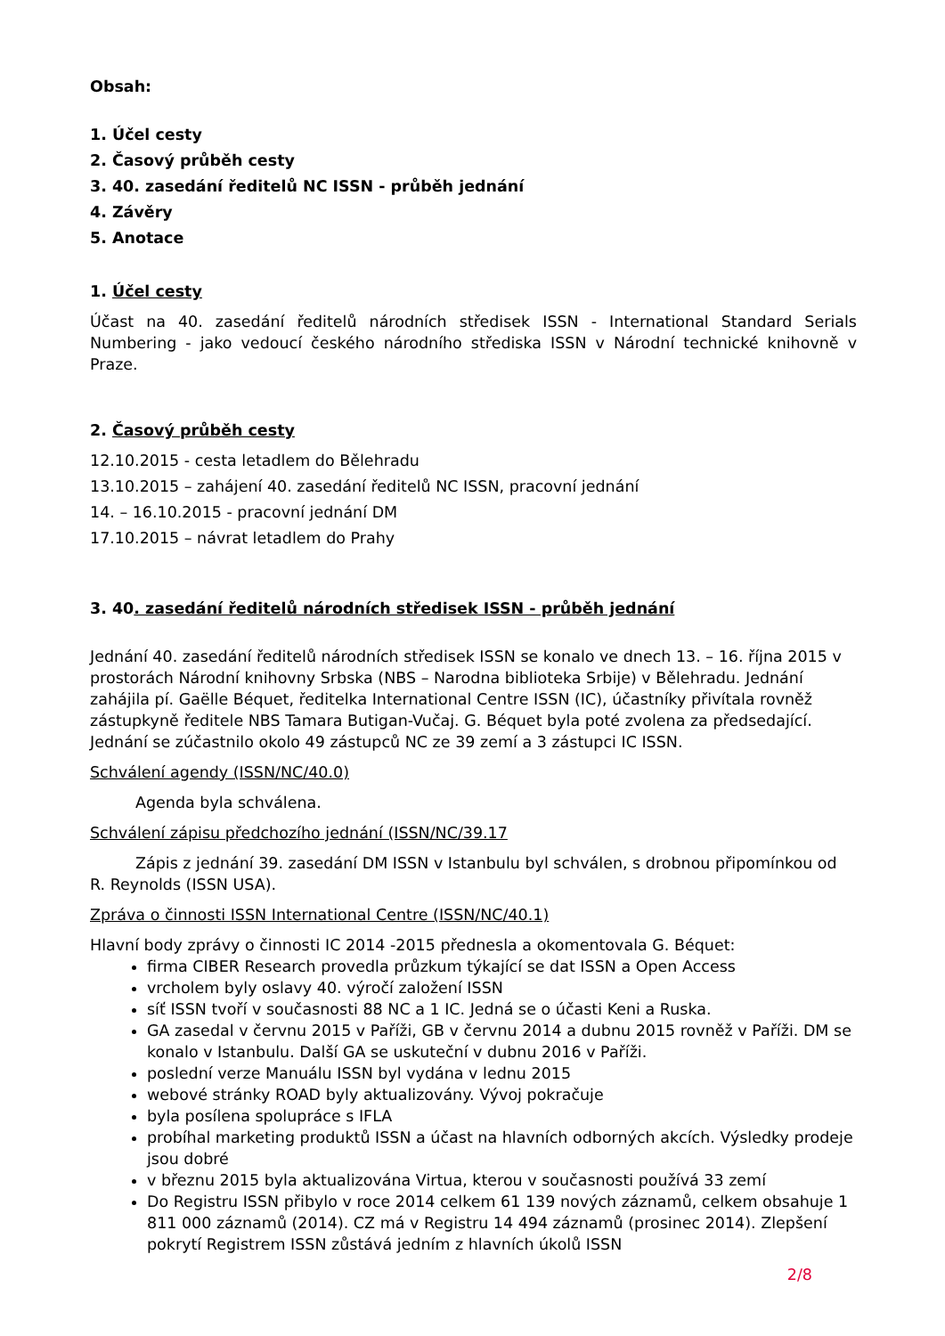Obsah:
1. Účel cesty
2. Časový průběh cesty
3. 40. zasedání ředitelů NC ISSN - průběh jednání
4. Závěry
5. Anotace
1. Účel cesty
Účast na 40. zasedání ředitelů národních středisek ISSN - International Standard Serials Numbering - jako vedoucí českého národního střediska ISSN v Národní technické knihovně v Praze.
2. Časový průběh cesty
12.10.2015 - cesta letadlem do Bělehradu
13.10.2015 – zahájení 40. zasedání ředitelů NC ISSN, pracovní jednání
14. – 16.10.2015 - pracovní jednání DM
17.10.2015 – návrat letadlem do Prahy
3. 40. zasedání ředitelů národních středisek ISSN - průběh jednání
Jednání 40. zasedání ředitelů národních středisek ISSN se konalo ve dnech 13. – 16. října 2015 v prostorách Národní knihovny Srbska (NBS – Narodna biblioteka Srbije) v Bělehradu. Jednání zahájila pí. Gaëlle Béquet, ředitelka International Centre ISSN (IC), účastníky přivítala rovněž zástupkyně ředitele NBS Tamara Butigan-Vučaj. G. Béquet byla poté zvolena za předsedající. Jednání se zúčastnilo okolo 49 zástupců NC ze 39 zemí a 3 zástupci IC ISSN.
Schválení agendy (ISSN/NC/40.0)
Agenda byla schválena.
Schválení zápisu předchozího jednání (ISSN/NC/39.17
Zápis z jednání 39. zasedání DM ISSN v Istanbulu byl schválen, s drobnou připomínkou od R. Reynolds (ISSN USA).
Zpráva o činnosti ISSN International Centre (ISSN/NC/40.1)
Hlavní body zprávy o činnosti IC 2014 -2015 přednesla a okomentovala G. Béquet:
firma CIBER Research provedla průzkum týkající se dat ISSN a Open Access
vrcholem byly oslavy 40. výročí založení ISSN
síť ISSN tvoří v současnosti 88 NC a 1 IC. Jedná se o účasti Keni a Ruska.
GA zasedal v červnu 2015 v Paříži, GB v červnu 2014 a dubnu 2015 rovněž v Paříži. DM se konalo v Istanbulu. Další GA se uskuteční v dubnu 2016 v Paříži.
poslední verze Manuálu ISSN byl vydána v lednu 2015
webové stránky ROAD byly aktualizovány. Vývoj pokračuje
byla posílena spolupráce s IFLA
probíhal marketing produktů ISSN a účast na hlavních odborných akcích. Výsledky prodeje jsou dobré
v březnu 2015 byla aktualizována Virtua, kterou v současnosti používá 33 zemí
Do Registru ISSN přibylo v roce 2014 celkem 61 139 nových záznamů, celkem obsahuje 1 811 000 záznamů (2014). CZ má v Registru 14 494 záznamů (prosinec 2014). Zlepšení pokrytí Registrem ISSN zůstává jedním z hlavních úkolů ISSN
2/8